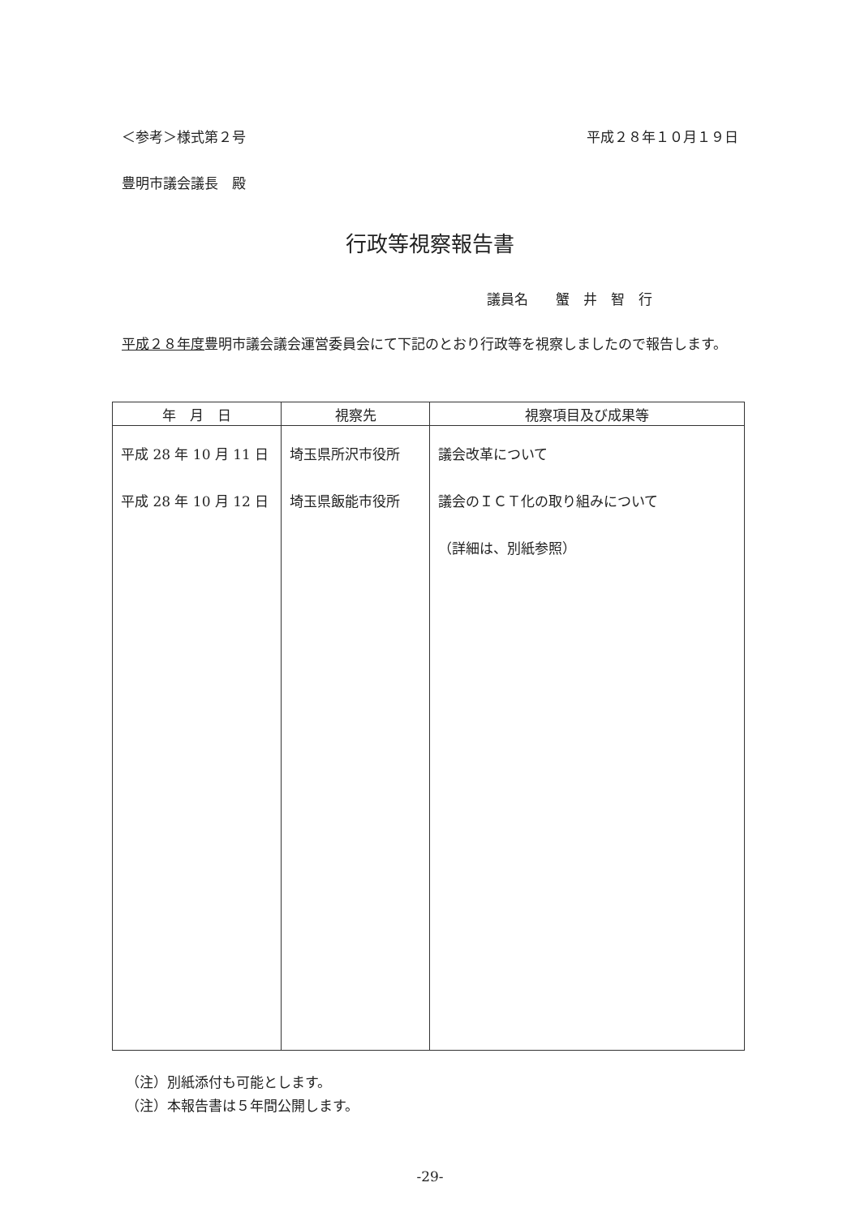＜参考＞様式第２号 平成２８年１０月１９日
豊明市議会議長　殿
行政等視察報告書
議員名　　蟹　井　智　行
平成２８年度豊明市議会議会運営委員会にて下記のとおり行政等を視察しましたので報告します。
| 年 月 日 | 視察先 | 視察項目及び成果等 |
| --- | --- | --- |
| 平成 28 年 10 月 11 日 平成 28 年 10 月 12 日 | 埼玉県所沢市役所 埼玉県飯能市役所 | 議会改革について 議会のＩＣＴ化の取り組みについて （詳細は、別紙参照） |
（注）別紙添付も可能とします。
（注）本報告書は５年間公開します。
-29-